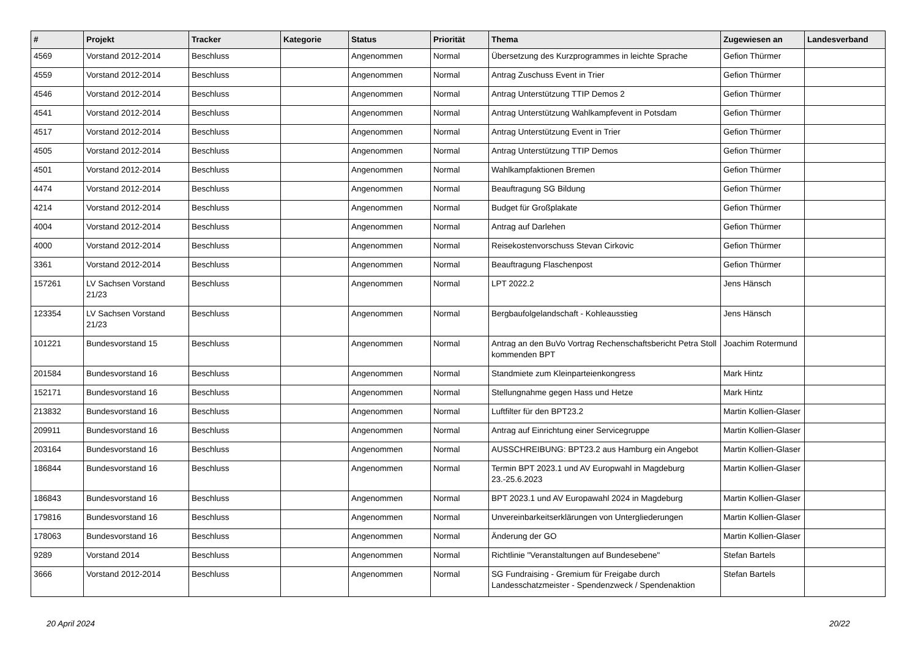| # | Projekt | Tracker | Kategorie | Status | Priorität | Thema | Zugewiesen an | Landesverband |
| --- | --- | --- | --- | --- | --- | --- | --- | --- |
| 4569 | Vorstand 2012-2014 | Beschluss | | Angenommen | Normal | Übersetzung des Kurzprogrammes in leichte Sprache | Gefion Thürmer | |
| 4559 | Vorstand 2012-2014 | Beschluss | | Angenommen | Normal | Antrag Zuschuss Event in Trier | Gefion Thürmer | |
| 4546 | Vorstand 2012-2014 | Beschluss | | Angenommen | Normal | Antrag Unterstützung TTIP Demos 2 | Gefion Thürmer | |
| 4541 | Vorstand 2012-2014 | Beschluss | | Angenommen | Normal | Antrag Unterstützung Wahlkampfevent in Potsdam | Gefion Thürmer | |
| 4517 | Vorstand 2012-2014 | Beschluss | | Angenommen | Normal | Antrag Unterstützung Event in Trier | Gefion Thürmer | |
| 4505 | Vorstand 2012-2014 | Beschluss | | Angenommen | Normal | Antrag Unterstützung TTIP Demos | Gefion Thürmer | |
| 4501 | Vorstand 2012-2014 | Beschluss | | Angenommen | Normal | Wahlkampfaktionen Bremen | Gefion Thürmer | |
| 4474 | Vorstand 2012-2014 | Beschluss | | Angenommen | Normal | Beauftragung SG Bildung | Gefion Thürmer | |
| 4214 | Vorstand 2012-2014 | Beschluss | | Angenommen | Normal | Budget für Großplakate | Gefion Thürmer | |
| 4004 | Vorstand 2012-2014 | Beschluss | | Angenommen | Normal | Antrag auf Darlehen | Gefion Thürmer | |
| 4000 | Vorstand 2012-2014 | Beschluss | | Angenommen | Normal | Reisekostenvorschuss Stevan Cirkovic | Gefion Thürmer | |
| 3361 | Vorstand 2012-2014 | Beschluss | | Angenommen | Normal | Beauftragung Flaschenpost | Gefion Thürmer | |
| 157261 | LV Sachsen Vorstand 21/23 | Beschluss | | Angenommen | Normal | LPT 2022.2 | Jens Hänsch | |
| 123354 | LV Sachsen Vorstand 21/23 | Beschluss | | Angenommen | Normal | Bergbaufolgelandschaft - Kohleausstieg | Jens Hänsch | |
| 101221 | Bundesvorstand 15 | Beschluss | | Angenommen | Normal | Antrag an den BuVo Vortrag Rechenschaftsbericht Petra Stoll kommenden BPT | Joachim Rotermund | |
| 201584 | Bundesvorstand 16 | Beschluss | | Angenommen | Normal | Standmiete zum Kleinparteienkongress | Mark Hintz | |
| 152171 | Bundesvorstand 16 | Beschluss | | Angenommen | Normal | Stellungnahme gegen Hass und Hetze | Mark Hintz | |
| 213832 | Bundesvorstand 16 | Beschluss | | Angenommen | Normal | Luftfilter für den BPT23.2 | Martin Kollien-Glaser | |
| 209911 | Bundesvorstand 16 | Beschluss | | Angenommen | Normal | Antrag auf Einrichtung einer Servicegruppe | Martin Kollien-Glaser | |
| 203164 | Bundesvorstand 16 | Beschluss | | Angenommen | Normal | AUSSCHREIBUNG: BPT23.2 aus Hamburg ein Angebot | Martin Kollien-Glaser | |
| 186844 | Bundesvorstand 16 | Beschluss | | Angenommen | Normal | Termin BPT 2023.1 und AV Europwahl in Magdeburg 23.-25.6.2023 | Martin Kollien-Glaser | |
| 186843 | Bundesvorstand 16 | Beschluss | | Angenommen | Normal | BPT 2023.1 und AV Europawahl 2024 in Magdeburg | Martin Kollien-Glaser | |
| 179816 | Bundesvorstand 16 | Beschluss | | Angenommen | Normal | Unvereinbarkeitserklärungen von Untergliederungen | Martin Kollien-Glaser | |
| 178063 | Bundesvorstand 16 | Beschluss | | Angenommen | Normal | Änderung der GO | Martin Kollien-Glaser | |
| 9289 | Vorstand 2014 | Beschluss | | Angenommen | Normal | Richtlinie "Veranstaltungen auf Bundesebene" | Stefan Bartels | |
| 3666 | Vorstand 2012-2014 | Beschluss | | Angenommen | Normal | SG Fundraising - Gremium für Freigabe durch Landesschatzmeister - Spendenzweck / Spendenaktion | Stefan Bartels | |
20 April 2024 20/22